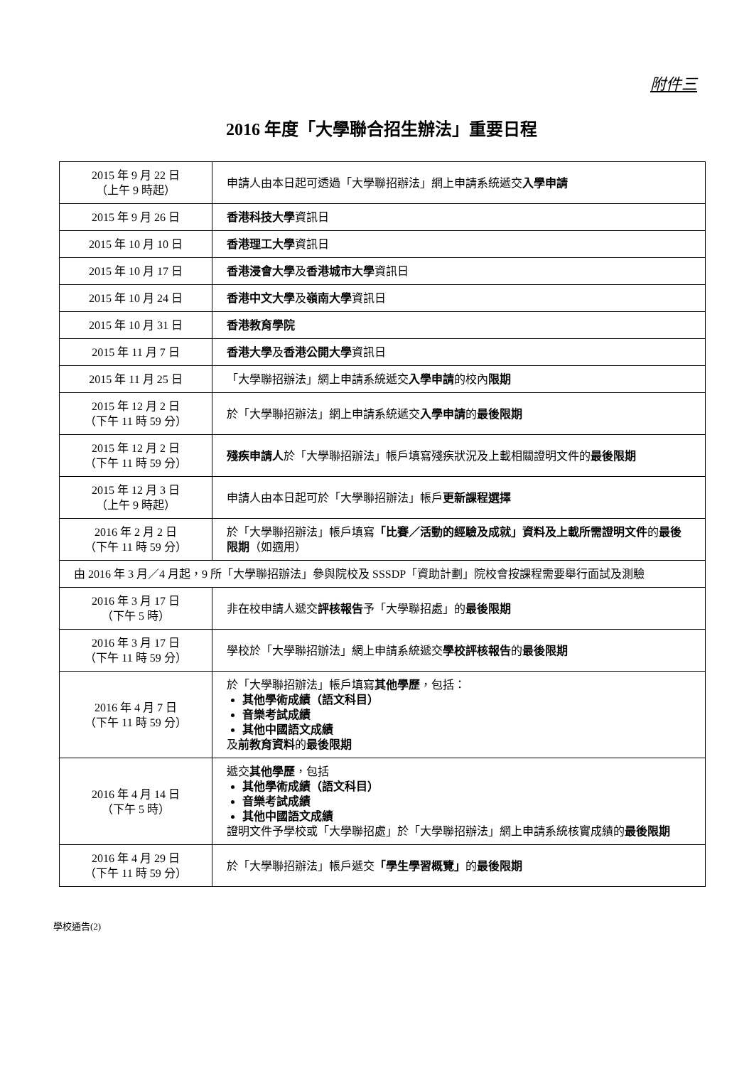附件三
2016 年度「大學聯合招生辦法」重要日程
| 2015 年 9 月 22 日 （上午 9 時起） | 申請人由本日起可透過「大學聯招辦法」網上申請系統遞交 入學申請 |
| 2015 年 9 月 26 日 | 香港科技大學 資訊日 |
| 2015 年 10 月 10 日 | 香港理工大學 資訊日 |
| 2015 年 10 月 17 日 | 香港浸會大學 及 香港城市大學 資訊日 |
| 2015 年 10 月 24 日 | 香港中文大學 及 嶺南大學 資訊日 |
| 2015 年 10 月 31 日 | 香港教育學院 |
| 2015 年 11 月 7 日 | 香港大學 及 香港公開大學 資訊日 |
| 2015 年 11 月 25 日 | 「大學聯招辦法」網上申請系統遞交 入學申請 的校內 限期 |
| 2015 年 12 月 2 日 （下午 11 時 59 分） | 於「大學聯招辦法」網上申請系統遞交 入學申請 的 最後限期 |
| 2015 年 12 月 2 日 （下午 11 時 59 分） | 殘疾申請人 於「大學聯招辦法」帳戶填寫殘疾狀況及上載相關證明文件的 最後限期 |
| 2015 年 12 月 3 日 （上午 9 時起） | 申請人由本日起可於「大學聯招辦法」帳戶 更新課程選擇 |
| 2016 年 2 月 2 日 （下午 11 時 59 分） | 於「大學聯招辦法」帳戶填寫 「比賽／活動的經驗及成就」資料及上載所需證明文件 的 最後限期 （如適用） |
| 由 2016 年 3 月／4 月起，9 所「大學聯招辦法」參與院校及 SSSDP「資助計劃」院校會按課程需要舉行面試及測驗 | |
| 2016 年 3 月 17 日 （下午 5 時） | 非在校申請人遞交 評核報告 予「大學聯招處」的 最後限期 |
| 2016 年 3 月 17 日 （下午 11 時 59 分） | 學校於「大學聯招辦法」網上申請系統遞交 學校評核報告 的 最後限期 |
| 2016 年 4 月 7 日 （下午 11 時 59 分） | 於「大學聯招辦法」帳戶填寫 其他學歷 ，包括： 其他學術成績（語文科目） 音樂考試成績 其他中國語文成績 及 前教育資料 的 最後限期 |
| 2016 年 4 月 14 日 （下午 5 時） | 遞交 其他學歷 ，包括 其他學術成績（語文科目） 音樂考試成績 其他中國語文成績 證明文件予學校或「大學聯招處」於「大學聯招辦法」網上申請系統核實成績的 最後限期 |
| 2016 年 4 月 29 日 （下午 11 時 59 分） | 於「大學聯招辦法」帳戶遞交 「學生學習概覽」 的 最後限期 |
學校通告(2)